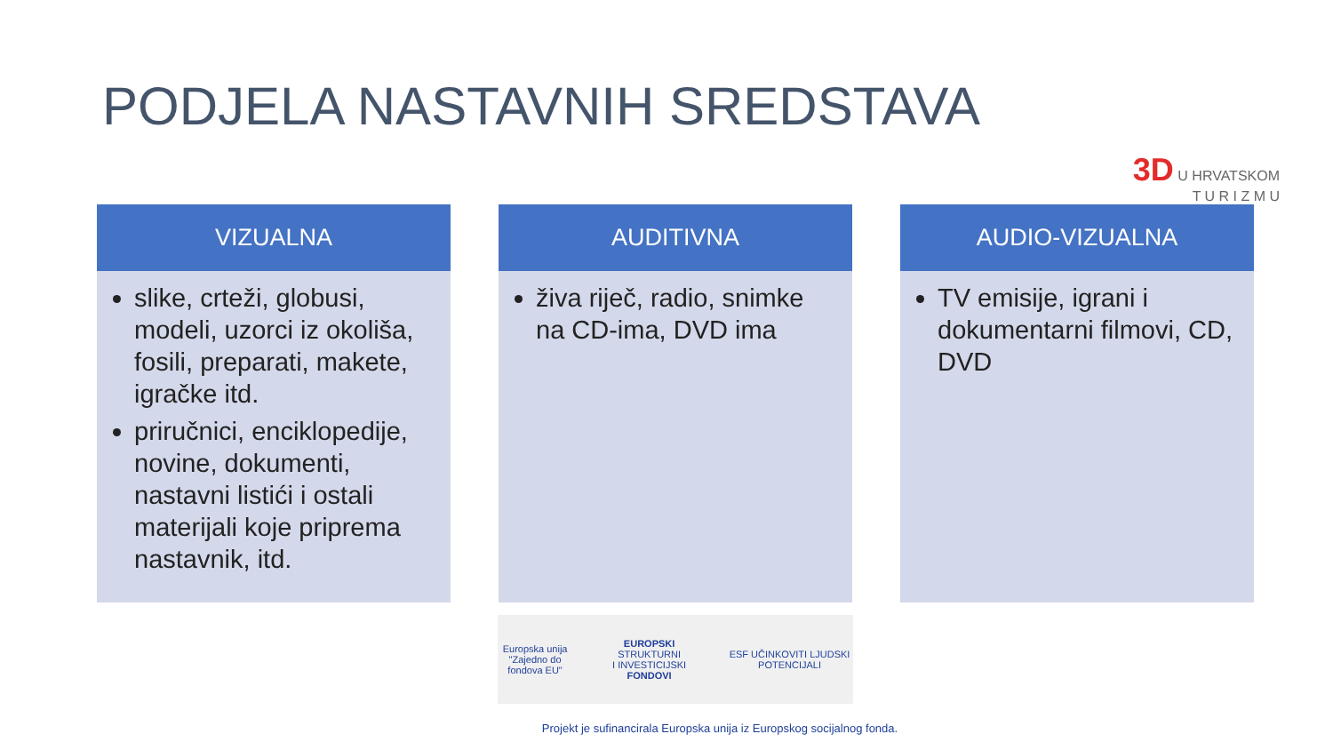PODJELA NASTAVNIH SREDSTAVA
3D U HRVATSKOM
T U R I Z M U
VIZUALNA
slike, crteži, globusi, modeli, uzorci iz okoliša, fosili, preparati, makete, igračke itd.
priručnici, enciklopedije, novine, dokumenti, nastavni listići i ostali materijali koje priprema nastavnik, itd.
AUDITIVNA
živa riječ, radio, snimke na CD-ima, DVD ima
AUDIO-VIZUALNA
TV emisije, igrani i dokumentarni filmovi, CD, DVD
Europska unija
"Zajedno do fondova EU"
EUROPSKI STRUKTURNI
I INVESTICIJSKI FONDOVI
ESF UČINKOVITI LJUDSKI POTENCIJALI
Projekt je sufinancirala Europska unija iz Europskog socijalnog fonda.